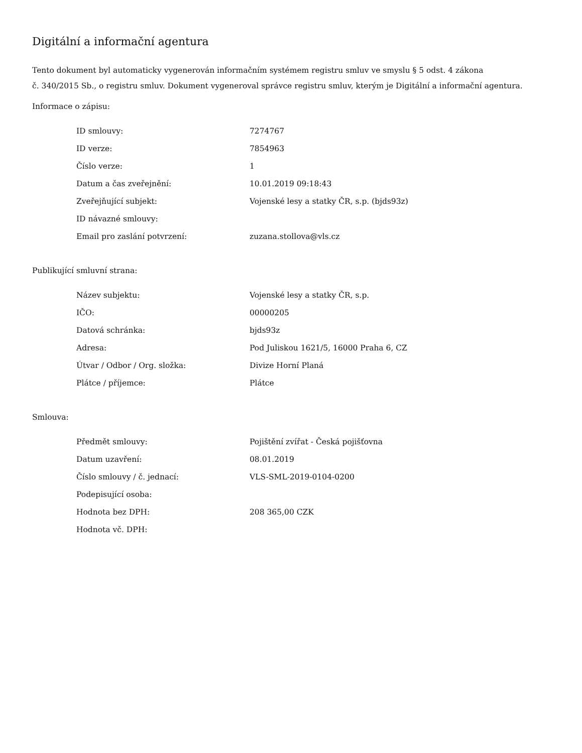Digitální a informační agentura
Tento dokument byl automaticky vygenerován informačním systémem registru smluv ve smyslu § 5 odst. 4 zákona
č. 340/2015 Sb., o registru smluv. Dokument vygeneroval správce registru smluv, kterým je Digitální a informační agentura.
Informace o zápisu:
| ID smlouvy: | 7274767 |
| ID verze: | 7854963 |
| Číslo verze: | 1 |
| Datum a čas zveřejnění: | 10.01.2019 09:18:43 |
| Zveřejňující subjekt: | Vojenské lesy a statky ČR, s.p. (bjds93z) |
| ID návazné smlouvy: | |
| Email pro zaslání potvrzení: | zuzana.stollova@vls.cz |
Publikující smluvní strana:
| Název subjektu: | Vojenské lesy a statky ČR, s.p. |
| IČO: | 00000205 |
| Datová schránka: | bjds93z |
| Adresa: | Pod Juliskou 1621/5, 16000 Praha 6, CZ |
| Útvar / Odbor / Org. složka: | Divize Horní Planá |
| Plátce / příjemce: | Plátce |
Smlouva:
| Předmět smlouvy: | Pojištění zvířat - Česká pojišťovna |
| Datum uzavření: | 08.01.2019 |
| Číslo smlouvy / č. jednací: | VLS-SML-2019-0104-0200 |
| Podepisující osoba: | |
| Hodnota bez DPH: | 208 365,00 CZK |
| Hodnota vč. DPH: | |